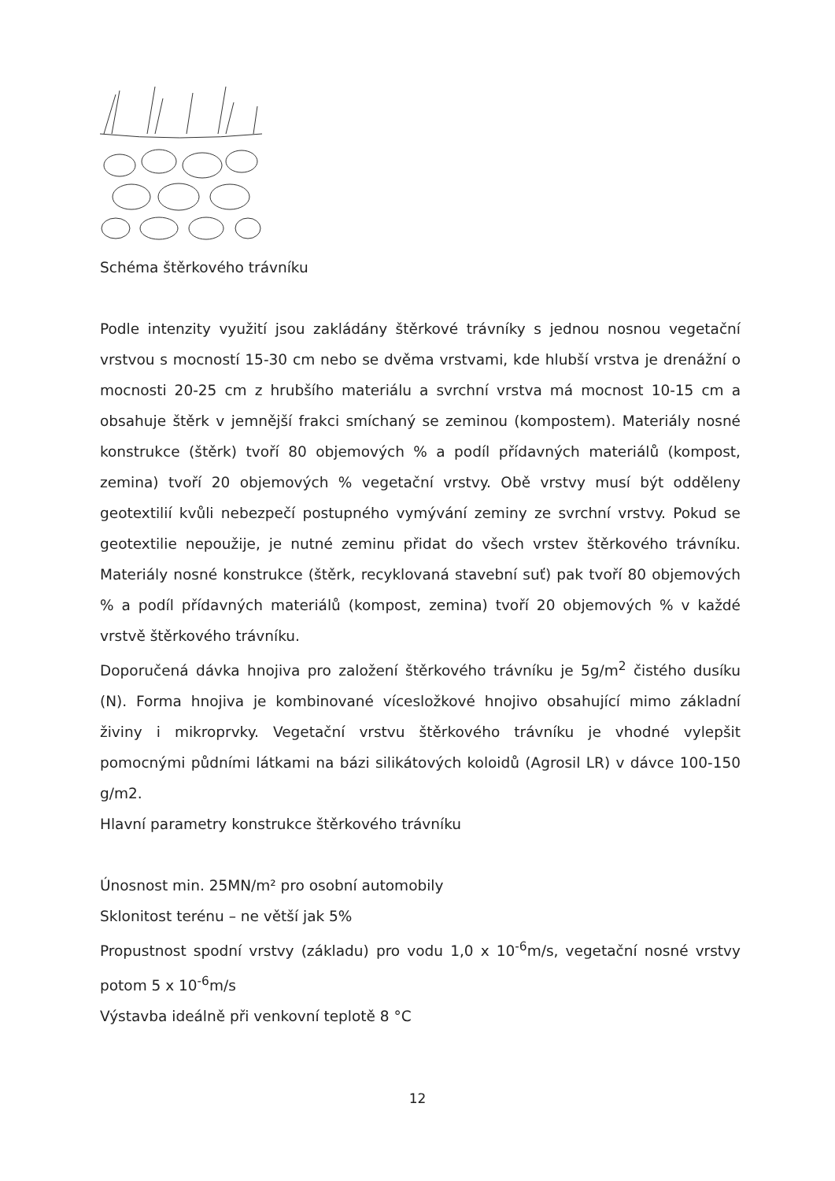Schéma štěrkového trávníku
Podle intenzity využití jsou zakládány štěrkové trávníky s jednou nosnou vegetační vrstvou s mocností 15-30 cm nebo se dvěma vrstvami, kde hlubší vrstva je drenážní o mocnosti 20-25 cm z hrubšího materiálu a svrchní vrstva má mocnost 10-15 cm a obsahuje štěrk v jemnější frakci smíchaný se zeminou (kompostem). Materiály nosné konstrukce (štěrk) tvoří 80 objemových % a podíl přídavných materiálů (kompost, zemina) tvoří 20 objemových % vegetační vrstvy. Obě vrstvy musí být odděleny geotextilií kvůli nebezpečí postupného vymývání zeminy ze svrchní vrstvy. Pokud se geotextilie nepoužije, je nutné zeminu přidat do všech vrstev štěrkového trávníku. Materiály nosné konstrukce (štěrk, recyklovaná stavební suť) pak tvoří 80 objemových % a podíl přídavných materiálů (kompost, zemina) tvoří 20 objemových % v každé vrstvě štěrkového trávníku.
Doporučená dávka hnojiva pro založení štěrkového trávníku je 5g/m<sup>2</sup> čistého dusíku (N). Forma hnojiva je kombinované vícesložkové hnojivo obsahující mimo základní živiny i mikroprvky. Vegetační vrstvu štěrkového trávníku je vhodné vylepšit pomocnými půdními látkami na bázi silikátových koloidů (Agrosil LR) v dávce 100-150 g/m2.
Hlavní parametry konstrukce štěrkového trávníku
Únosnost min. 25MN/m² pro osobní automobily
Sklonitost terénu – ne větší jak 5%
Propustnost spodní vrstvy (základu) pro vodu 1,0 x 10<sup>-6</sup>m/s, vegetační nosné vrstvy potom 5 x 10<sup>-6</sup>m/s
Výstavba ideálně při venkovní teplotě 8 °C
12